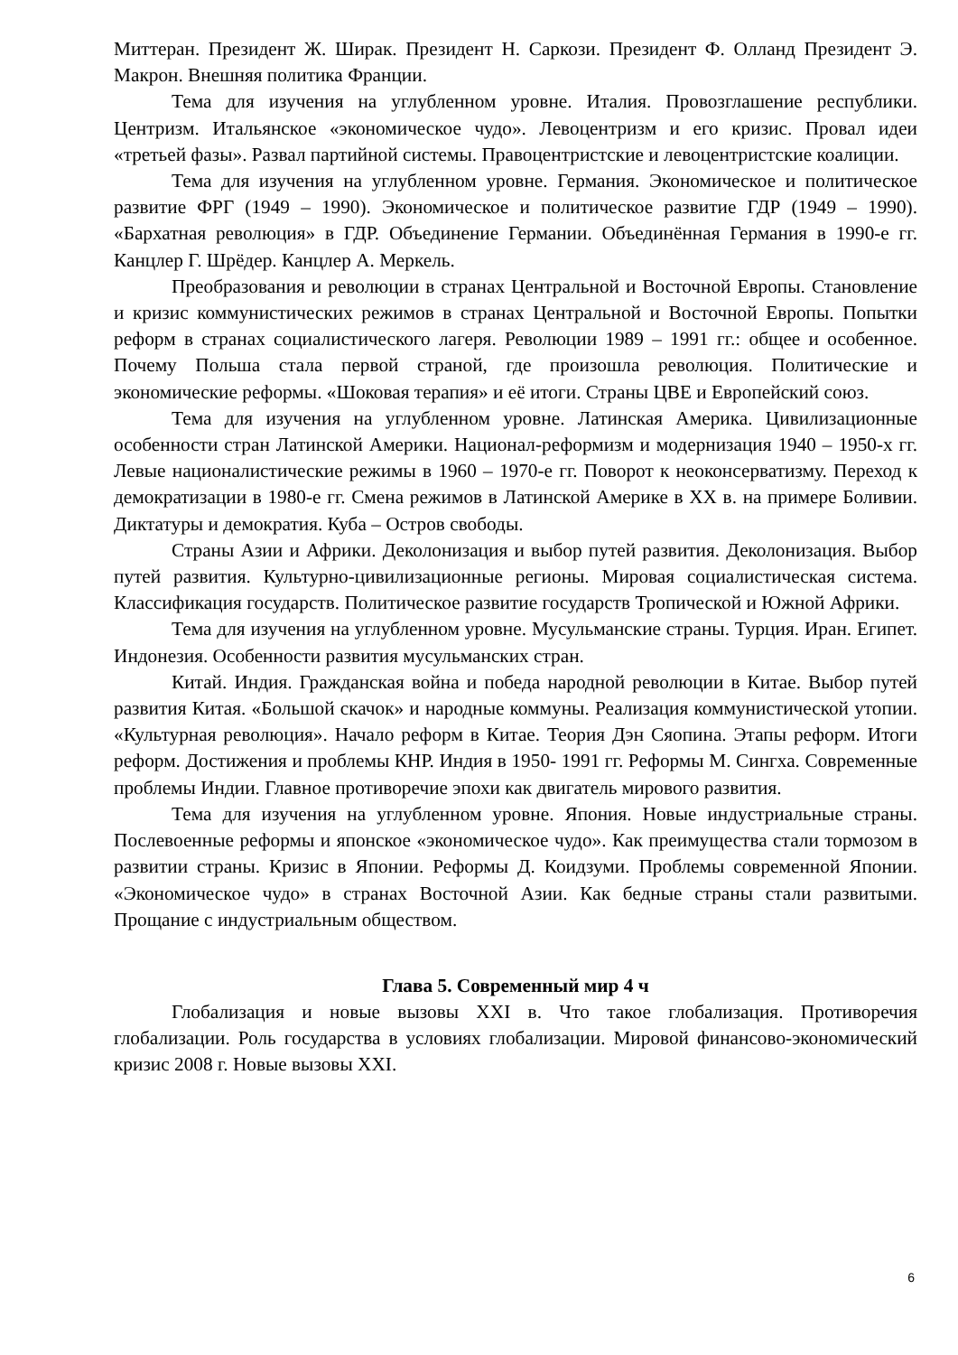Миттеран. Президент Ж. Ширак. Президент Н. Саркози. Президент Ф. Олланд Президент Э. Макрон. Внешняя политика Франции.
Тема для изучения на углубленном уровне. Италия. Провозглашение республики. Центризм. Итальянское «экономическое чудо». Левоцентризм и его кризис. Провал идеи «третьей фазы». Развал партийной системы. Правоцентристские и левоцентристские коалиции.
Тема для изучения на углубленном уровне. Германия. Экономическое и политическое развитие ФРГ (1949 – 1990). Экономическое и политическое развитие ГДР (1949 – 1990). «Бархатная революция» в ГДР. Объединение Германии. Объединённая Германия в 1990-е гг. Канцлер Г. Шрёдер. Канцлер А. Меркель.
Преобразования и революции в странах Центральной и Восточной Европы. Становление и кризис коммунистических режимов в странах Центральной и Восточной Европы. Попытки реформ в странах социалистического лагеря. Революции 1989 – 1991 гг.: общее и особенное. Почему Польша стала первой страной, где произошла революция. Политические и экономические реформы. «Шоковая терапия» и её итоги. Страны ЦВЕ и Европейский союз.
Тема для изучения на углубленном уровне. Латинская Америка. Цивилизационные особенности стран Латинской Америки. Национал-реформизм и модернизация 1940 – 1950-х гг. Левые националистические режимы в 1960 – 1970-е гг. Поворот к неоконсерватизму. Переход к демократизации в 1980-е гг. Смена режимов в Латинской Америке в XX в. на примере Боливии. Диктатуры и демократия. Куба – Остров свободы.
Страны Азии и Африки. Деколонизация и выбор путей развития. Деколонизация. Выбор путей развития. Культурно-цивилизационные регионы. Мировая социалистическая система. Классификация государств. Политическое развитие государств Тропической и Южной Африки.
Тема для изучения на углубленном уровне. Мусульманские страны. Турция. Иран. Египет. Индонезия. Особенности развития мусульманских стран.
Китай. Индия. Гражданская война и победа народной революции в Китае. Выбор путей развития Китая. «Большой скачок» и народные коммуны. Реализация коммунистической утопии. «Культурная революция». Начало реформ в Китае. Теория Дэн Сяопина. Этапы реформ. Итоги реформ. Достижения и проблемы КНР. Индия в 1950- 1991 гг. Реформы М. Сингха. Современные проблемы Индии. Главное противоречие эпохи как двигатель мирового развития.
Тема для изучения на углубленном уровне. Япония. Новые индустриальные страны. Послевоенные реформы и японское «экономическое чудо». Как преимущества стали тормозом в развитии страны. Кризис в Японии. Реформы Д. Коидзуми. Проблемы современной Японии. «Экономическое чудо» в странах Восточной Азии. Как бедные страны стали развитыми. Прощание с индустриальным обществом.
Глава 5. Современный мир 4 ч
Глобализация и новые вызовы XXI в. Что такое глобализация. Противоречия глобализации. Роль государства в условиях глобализации. Мировой финансово-экономический кризис 2008 г. Новые вызовы XXI.
6